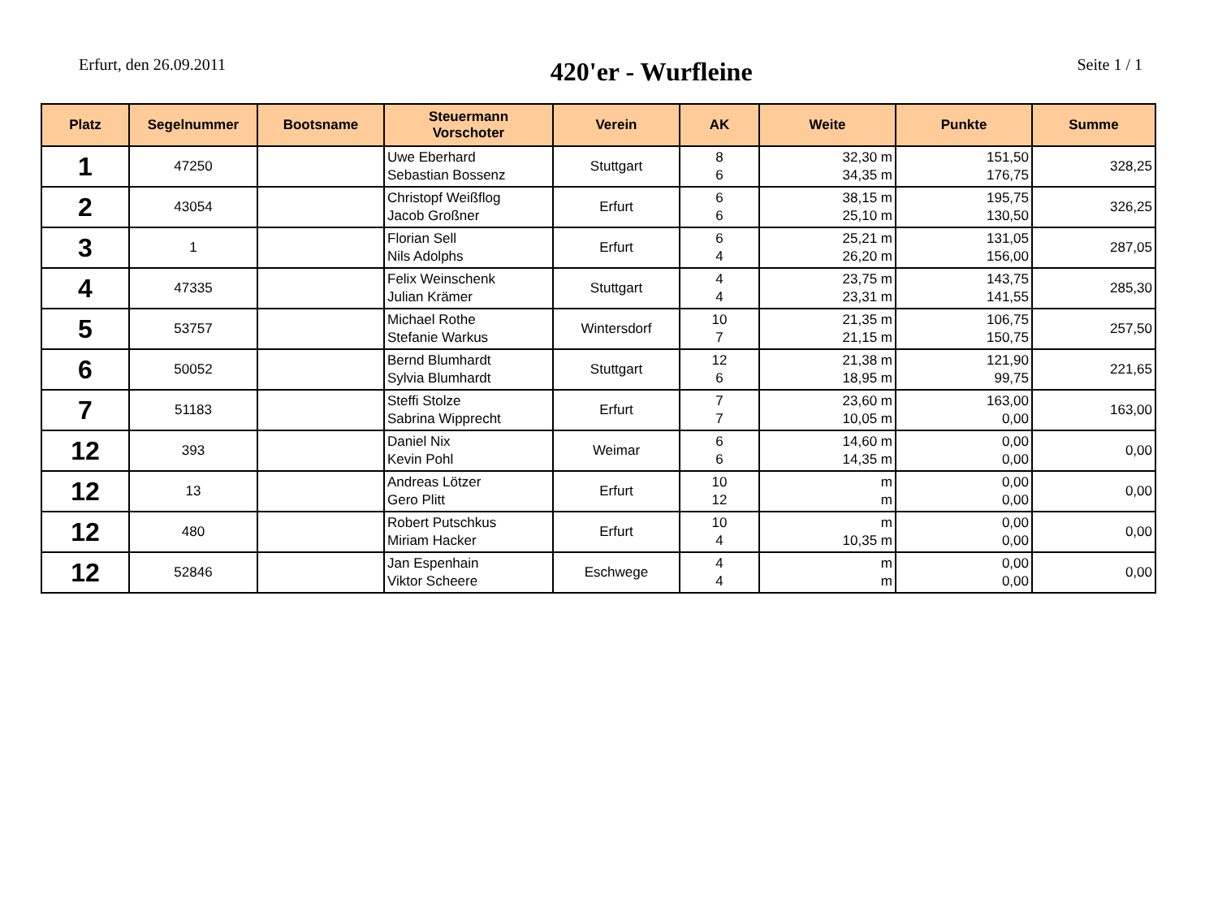Erfurt, den 26.09.2011
420'er - Wurfleine
Seite 1 / 1
| Platz | Segelnummer | Bootsname | Steuermann Vorschoter | Verein | AK | Weite | Punkte | Summe |
| --- | --- | --- | --- | --- | --- | --- | --- | --- |
| 1 | 47250 | | Uwe Eberhard Sebastian Bossenz | Stuttgart | 8 6 | 32,30 m 34,35 m | 151,50 176,75 | 328,25 |
| 2 | 43054 | | Christopf Weißflog Jacob Großner | Erfurt | 6 6 | 38,15 m 25,10 m | 195,75 130,50 | 326,25 |
| 3 | 1 | | Florian Sell Nils Adolphs | Erfurt | 6 4 | 25,21 m 26,20 m | 131,05 156,00 | 287,05 |
| 4 | 47335 | | Felix Weinschenk Julian Krämer | Stuttgart | 4 4 | 23,75 m 23,31 m | 143,75 141,55 | 285,30 |
| 5 | 53757 | | Michael Rothe Stefanie Warkus | Wintersdorf | 10 7 | 21,35 m 21,15 m | 106,75 150,75 | 257,50 |
| 6 | 50052 | | Bernd Blumhardt Sylvia Blumhardt | Stuttgart | 12 6 | 21,38 m 18,95 m | 121,90 99,75 | 221,65 |
| 7 | 51183 | | Steffi Stolze Sabrina Wipprecht | Erfurt | 7 7 | 23,60 m 10,05 m | 163,00 0,00 | 163,00 |
| 12 | 393 | | Daniel Nix Kevin Pohl | Weimar | 6 6 | 14,60 m 14,35 m | 0,00 0,00 | 0,00 |
| 12 | 13 | | Andreas Lötzer Gero Plitt | Erfurt | 10 12 | m m | 0,00 0,00 | 0,00 |
| 12 | 480 | | Robert Putschkus Miriam Hacker | Erfurt | 10 4 | m 10,35 m | 0,00 0,00 | 0,00 |
| 12 | 52846 | | Jan Espenhain Viktor Scheere | Eschwege | 4 4 | m m | 0,00 0,00 | 0,00 |